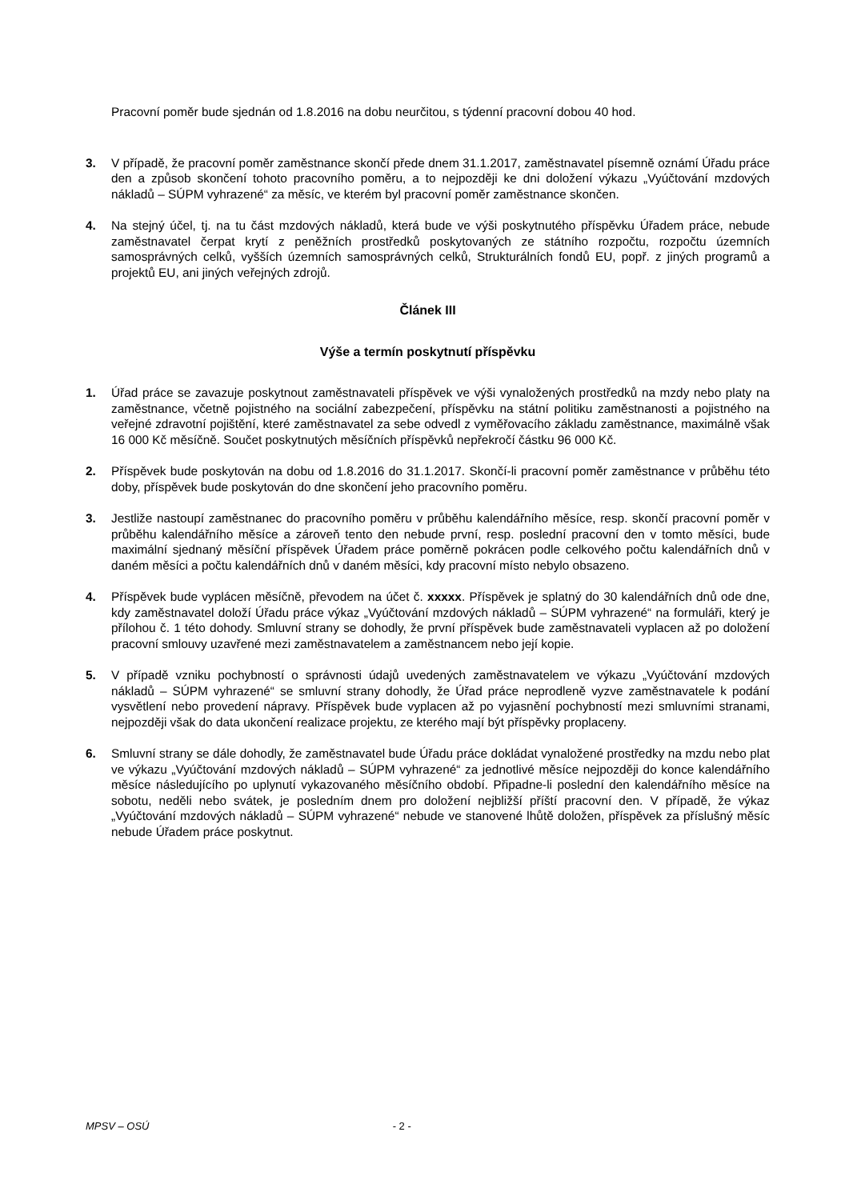Pracovní poměr bude sjednán od 1.8.2016 na dobu neurčitou, s týdenní pracovní dobou 40 hod.
3. V případě, že pracovní poměr zaměstnance skončí přede dnem 31.1.2017, zaměstnavatel písemně oznámí Úřadu práce den a způsob skončení tohoto pracovního poměru, a to nejpozději ke dni doložení výkazu „Vyúčtování mzdových nákladů – SÚPM vyhrazené“ za měsíc, ve kterém byl pracovní poměr zaměstnance skončen.
4. Na stejný účel, tj. na tu část mzdových nákladů, která bude ve výši poskytnutého příspěvku Úřadem práce, nebude zaměstnavatel čerpat krytí z peněžních prostředků poskytovaných ze státního rozpočtu, rozpočtu územních samosprávných celků, vyšších územních samosprávných celků, Strukturálních fondů EU, popř. z jiných programů a projektů EU, ani jiných veřejných zdrojů.
Článek III
Výše a termín poskytnutí příspěvku
1. Úřad práce se zavazuje poskytnout zaměstnavateli příspěvek ve výši vynaložených prostředků na mzdy nebo platy na zaměstnance, včetně pojistného na sociální zabezpečení, příspěvku na státní politiku zaměstnanosti a pojistného na veřejné zdravotní pojištění, které zaměstnavatel za sebe odvedl z vyměřovacího základu zaměstnance, maximálně však 16 000 Kč měsíčně. Součet poskytnutých měsíčních příspěvků nepřekročí částku 96 000 Kč.
2. Příspěvek bude poskytován na dobu od 1.8.2016 do 31.1.2017. Skončí-li pracovní poměr zaměstnance v průběhu této doby, příspěvek bude poskytován do dne skončení jeho pracovního poměru.
3. Jestliže nastoupí zaměstnanec do pracovního poměru v průběhu kalendářního měsíce, resp. skončí pracovní poměr v průběhu kalendářního měsíce a zároveň tento den nebude první, resp. poslední pracovní den v tomto měsíci, bude maximální sjednaný měsíční příspěvek Úřadem práce poměrně pokrácen podle celkového počtu kalendářních dnů v daném měsíci a počtu kalendářních dnů v daném měsíci, kdy pracovní místo nebylo obsazeno.
4. Příspěvek bude vyplácen měsíčně, převodem na účet č. xxxxx. Příspěvek je splatný do 30 kalendářních dnů ode dne, kdy zaměstnavatel doloží Úřadu práce výkaz „Vyúčtování mzdových nákladů – SÚPM vyhrazené“ na formuláři, který je přílohou č. 1 této dohody. Smluvní strany se dohodly, že první příspěvek bude zaměstnavateli vyplacen až po doložení pracovní smlouvy uzavřené mezi zaměstnavatelem a zaměstnancem nebo její kopie.
5. V případě vzniku pochybností o správnosti údajů uvedených zaměstnavatelem ve výkazu „Vyúčtování mzdových nákladů – SÚPM vyhrazené“ se smluvní strany dohodly, že Úřad práce neprodleně vyzve zaměstnavatele k podání vysvětlení nebo provedení nápravy. Příspěvek bude vyplacen až po vyjasnění pochybností mezi smluvními stranami, nejpozději však do data ukončení realizace projektu, ze kterého mají být příspěvky proplaceny.
6. Smluvní strany se dále dohodly, že zaměstnavatel bude Úřadu práce dokládat vynaložené prostředky na mzdu nebo plat ve výkazu „Vyúčtování mzdových nákladů – SÚPM vyhrazené“ za jednotlivé měsíce nejpozději do konce kalendářního měsíce následujícího po uplynutí vykazovaného měsíčního období. Připadne-li poslední den kalendářního měsíce na sobotu, neděli nebo svátek, je posledním dnem pro doložení nejbližší příští pracovní den. V případě, že výkaz „Vyúčtování mzdových nákladů – SÚPM vyhrazené“ nebude ve stanovené lhůtě doložen, příspěvek za příslušný měsíc nebude Úřadem práce poskytnut.
MPSV – OSÚ - 2 -